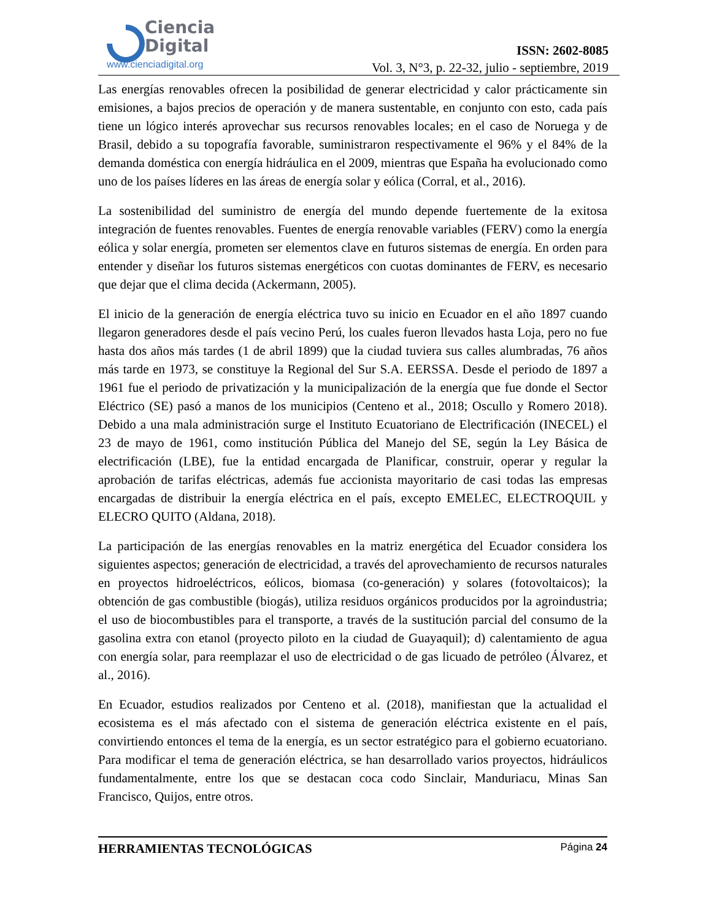Ciencia
Digital
www.cienciadigital.org
ISSN: 2602-8085
Vol. 3, N°3, p. 22-32, julio - septiembre, 2019
Las energías renovables ofrecen la posibilidad de generar electricidad y calor prácticamente sin emisiones, a bajos precios de operación y de manera sustentable, en conjunto con esto, cada país tiene un lógico interés aprovechar sus recursos renovables locales; en el caso de Noruega y de Brasil, debido a su topografía favorable, suministraron respectivamente el 96% y el 84% de la demanda doméstica con energía hidráulica en el 2009, mientras que España ha evolucionado como uno de los países líderes en las áreas de energía solar y eólica (Corral, et al., 2016).
La sostenibilidad del suministro de energía del mundo depende fuertemente de la exitosa integración de fuentes renovables. Fuentes de energía renovable variables (FERV) como la energía eólica y solar energía, prometen ser elementos clave en futuros sistemas de energía. En orden para entender y diseñar los futuros sistemas energéticos con cuotas dominantes de FERV, es necesario que dejar que el clima decida (Ackermann, 2005).
El inicio de la generación de energía eléctrica tuvo su inicio en Ecuador en el año 1897 cuando llegaron generadores desde el país vecino Perú, los cuales fueron llevados hasta Loja, pero no fue hasta dos años más tardes (1 de abril 1899) que la ciudad tuviera sus calles alumbradas, 76 años más tarde en 1973, se constituye la Regional del Sur S.A. EERSSA. Desde el periodo de 1897 a 1961 fue el periodo de privatización y la municipalización de la energía que fue donde el Sector Eléctrico (SE) pasó a manos de los municipios (Centeno et al., 2018; Oscullo y Romero 2018). Debido a una mala administración surge el Instituto Ecuatoriano de Electrificación (INECEL) el 23 de mayo de 1961, como institución Pública del Manejo del SE, según la Ley Básica de electrificación (LBE), fue la entidad encargada de Planificar, construir, operar y regular la aprobación de tarifas eléctricas, además fue accionista mayoritario de casi todas las empresas encargadas de distribuir la energía eléctrica en el país, excepto EMELEC, ELECTROQUIL y ELECRO QUITO (Aldana, 2018).
La participación de las energías renovables en la matriz energética del Ecuador considera los siguientes aspectos; generación de electricidad, a través del aprovechamiento de recursos naturales en proyectos hidroeléctricos, eólicos, biomasa (co-generación) y solares (fotovoltaicos); la obtención de gas combustible (biogás), utiliza residuos orgánicos producidos por la agroindustria; el uso de biocombustibles para el transporte, a través de la sustitución parcial del consumo de la gasolina extra con etanol (proyecto piloto en la ciudad de Guayaquil); d) calentamiento de agua con energía solar, para reemplazar el uso de electricidad o de gas licuado de petróleo (Álvarez, et al., 2016).
En Ecuador, estudios realizados por Centeno et al. (2018), manifiestan que la actualidad el ecosistema es el más afectado con el sistema de generación eléctrica existente en el país, convirtiendo entonces el tema de la energía, es un sector estratégico para el gobierno ecuatoriano. Para modificar el tema de generación eléctrica, se han desarrollado varios proyectos, hidráulicos fundamentalmente, entre los que se destacan coca codo Sinclair, Manduriacu, Minas San Francisco, Quijos, entre otros.
HERRAMIENTAS TECNOLÓGICAS Página 24